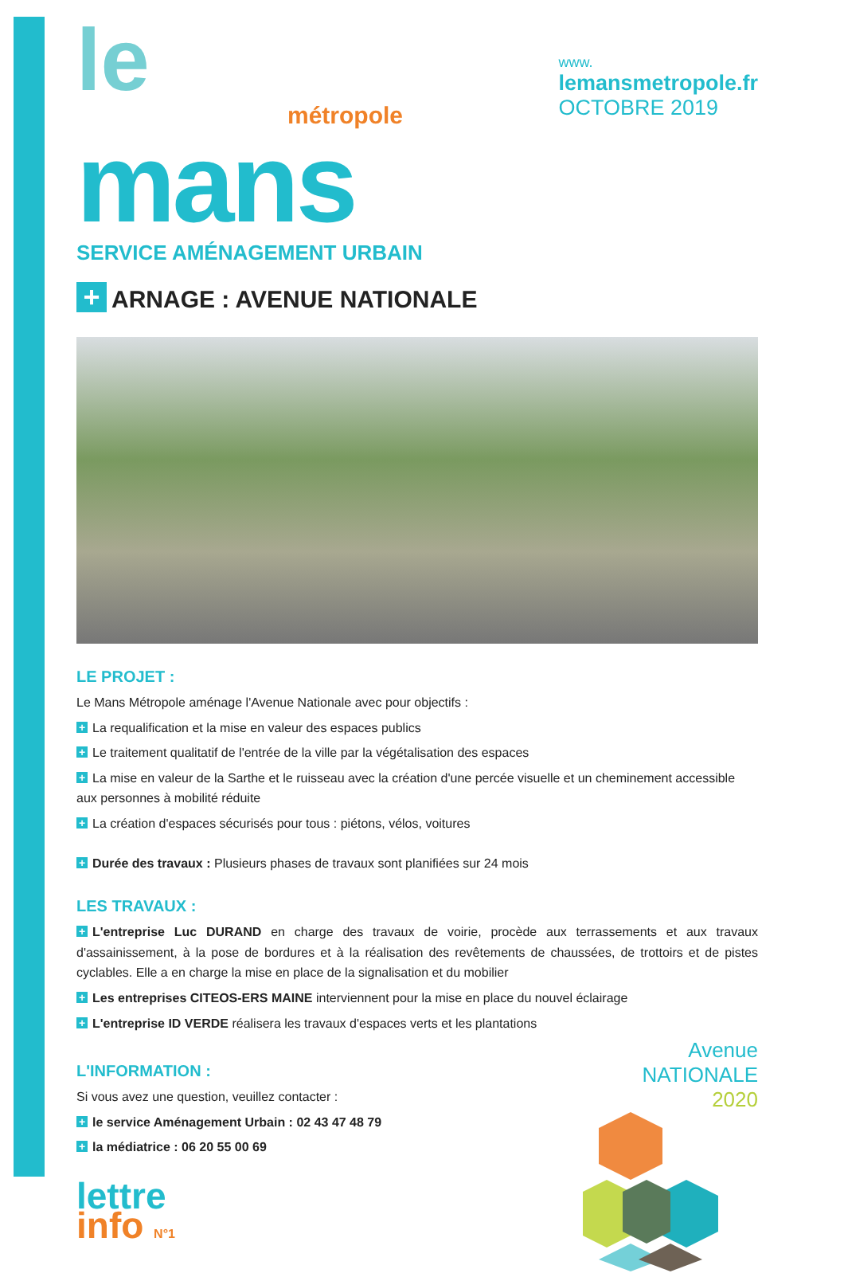le
métropole
mans
SERVICE AMÉNAGEMENT URBAIN
www.
lemansmetropole.fr
OCTOBRE 2019
+ ARNAGE : AVENUE NATIONALE
LE PROJET :
Le Mans Métropole aménage l'Avenue Nationale avec pour objectifs :
+ La requalification et la mise en valeur des espaces publics
+ Le traitement qualitatif de l'entrée de la ville par la végétalisation des espaces
+ La mise en valeur de la Sarthe et le ruisseau avec la création d'une percée visuelle et un cheminement accessible aux personnes à mobilité réduite
+ La création d'espaces sécurisés pour tous : piétons, vélos, voitures
+ Durée des travaux : Plusieurs phases de travaux sont planifiées sur 24 mois
LES TRAVAUX :
+ L'entreprise Luc DURAND en charge des travaux de voirie, procède aux terrassements et aux travaux d'assainissement, à la pose de bordures et à la réalisation des revêtements de chaussées, de trottoirs et de pistes cyclables. Elle a en charge la mise en place de la signalisation et du mobilier
+ Les entreprises CITEOS-ERS MAINE interviennent pour la mise en place du nouvel éclairage
+ L'entreprise ID VERDE réalisera les travaux d'espaces verts et les plantations
L'INFORMATION :
Si vous avez une question, veuillez contacter :
+ le service Aménagement Urbain : 02 43 47 48 79
+ la médiatrice : 06 20 55 00 69
lettre
info N°1
Avenue
NATIONALE
2020